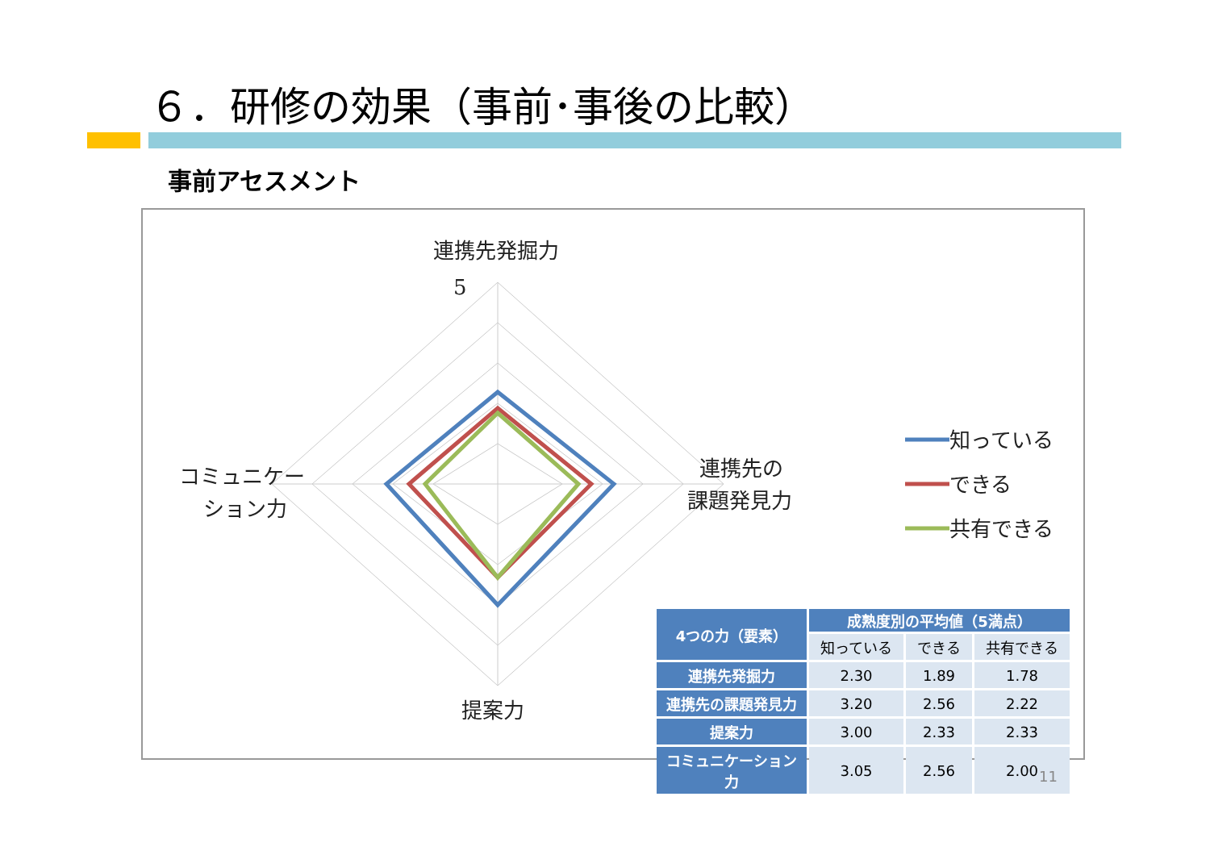６．研修の効果（事前･事後の比較）
事前アセスメント
連携先発掘力
5
連携先の
課題発見力
コミュニケー
ション力
提案力
知っている
できる
共有できる
| 4つの力（要素） | 成熟度別の平均値（5満点） | | |
| --- | --- | --- | --- |
| | 知っている | できる | 共有できる |
| 連携先発掘力 | 2.30 | 1.89 | 1.78 |
| 連携先の課題発見力 | 3.20 | 2.56 | 2.22 |
| 提案力 | 3.00 | 2.33 | 2.33 |
| コミュニケーション力 | 3.05 | 2.56 | 2.00 |
11